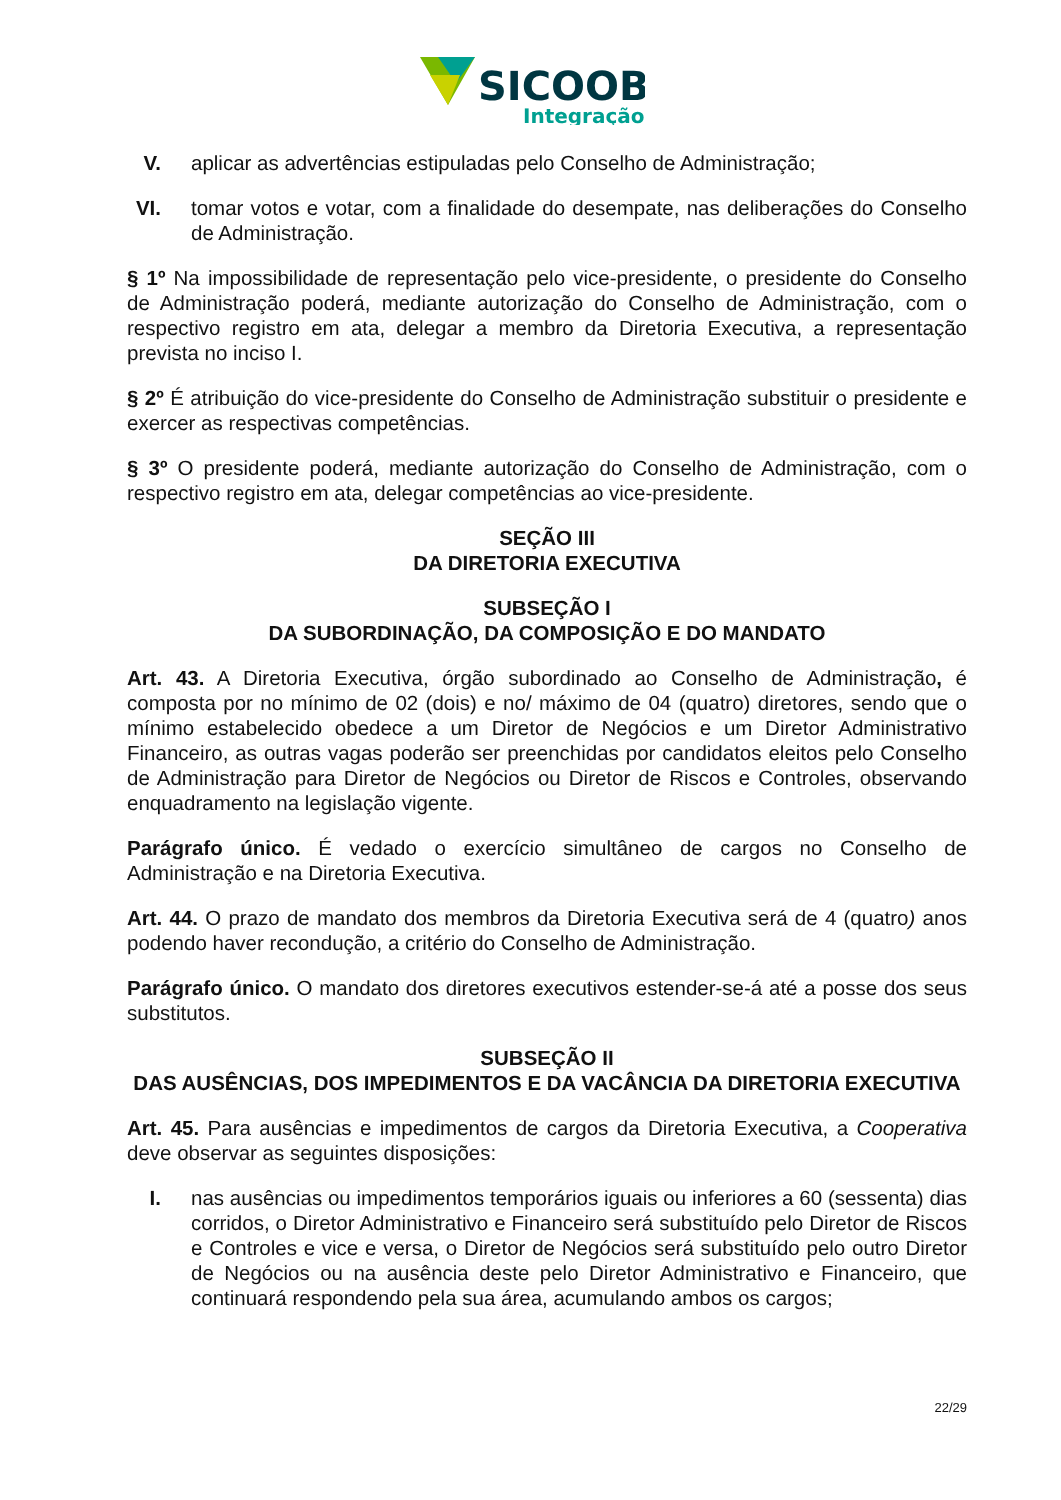SICOOB
Integração
V. aplicar as advertências estipuladas pelo Conselho de Administração;
VI. tomar votos e votar, com a finalidade do desempate, nas deliberações do Conselho de Administração.
§ 1º Na impossibilidade de representação pelo vice-presidente, o presidente do Conselho de Administração poderá, mediante autorização do Conselho de Administração, com o respectivo registro em ata, delegar a membro da Diretoria Executiva, a representação prevista no inciso I.
§ 2º É atribuição do vice-presidente do Conselho de Administração substituir o presidente e exercer as respectivas competências.
§ 3º O presidente poderá, mediante autorização do Conselho de Administração, com o respectivo registro em ata, delegar competências ao vice-presidente.
SEÇÃO III
DA DIRETORIA EXECUTIVA
SUBSEÇÃO I
DA SUBORDINAÇÃO, DA COMPOSIÇÃO E DO MANDATO
Art. 43. A Diretoria Executiva, órgão subordinado ao Conselho de Administração, é composta por no mínimo de 02 (dois) e no/ máximo de 04 (quatro) diretores, sendo que o mínimo estabelecido obedece a um Diretor de Negócios e um Diretor Administrativo Financeiro, as outras vagas poderão ser preenchidas por candidatos eleitos pelo Conselho de Administração para Diretor de Negócios ou Diretor de Riscos e Controles, observando enquadramento na legislação vigente.
Parágrafo único. É vedado o exercício simultâneo de cargos no Conselho de Administração e na Diretoria Executiva.
Art. 44. O prazo de mandato dos membros da Diretoria Executiva será de 4 (quatro) anos podendo haver recondução, a critério do Conselho de Administração.
Parágrafo único. O mandato dos diretores executivos estender-se-á até a posse dos seus substitutos.
SUBSEÇÃO II
DAS AUSÊNCIAS, DOS IMPEDIMENTOS E DA VACÂNCIA DA DIRETORIA EXECUTIVA
Art. 45. Para ausências e impedimentos de cargos da Diretoria Executiva, a Cooperativa deve observar as seguintes disposições:
I. nas ausências ou impedimentos temporários iguais ou inferiores a 60 (sessenta) dias corridos, o Diretor Administrativo e Financeiro será substituído pelo Diretor de Riscos e Controles e vice e versa, o Diretor de Negócios será substituído pelo outro Diretor de Negócios ou na ausência deste pelo Diretor Administrativo e Financeiro, que continuará respondendo pela sua área, acumulando ambos os cargos;
22/29